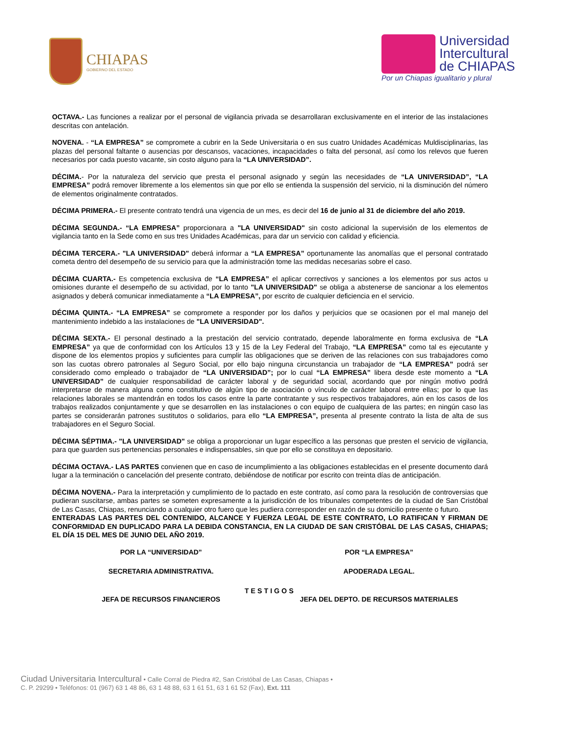CHIAPAS
GOBIERNO DEL ESTADO
Universidad
Intercultural
de CHIAPAS
Por un Chiapas igualitario y plural
OCTAVA.- Las funciones a realizar por el personal de vigilancia privada se desarrollaran exclusivamente en el interior de las instalaciones descritas con antelación.
NOVENA. - “LA EMPRESA” se compromete a cubrir en la Sede Universitaria o en sus cuatro Unidades Académicas Muldisciplinarias, las plazas del personal faltante o ausencias por descansos, vacaciones, incapacidades o falta del personal, así como los relevos que fueren necesarios por cada puesto vacante, sin costo alguno para la “LA UNIVERSIDAD”.
DÉCIMA.- Por la naturaleza del servicio que presta el personal asignado y según las necesidades de “LA UNIVERSIDAD”, “LA EMPRESA” podrá remover libremente a los elementos sin que por ello se entienda la suspensión del servicio, ni la disminución del número de elementos originalmente contratados.
DÉCIMA PRIMERA.- El presente contrato tendrá una vigencia de un mes, es decir del 16 de junio al 31 de diciembre del año 2019.
DÉCIMA SEGUNDA.- “LA EMPRESA” proporcionara a "LA UNIVERSIDAD" sin costo adicional la supervisión de los elementos de vigilancia tanto en la Sede como en sus tres Unidades Académicas, para dar un servicio con calidad y eficiencia.
DÉCIMA TERCERA.- "LA UNIVERSIDAD" deberá informar a “LA EMPRESA” oportunamente las anomalías que el personal contratado cometa dentro del desempeño de su servicio para que la administración tome las medidas necesarias sobre el caso.
DÉCIMA CUARTA.- Es competencia exclusiva de “LA EMPRESA” el aplicar correctivos y sanciones a los elementos por sus actos u omisiones durante el desempeño de su actividad, por lo tanto "LA UNIVERSIDAD" se obliga a abstenerse de sancionar a los elementos asignados y deberá comunicar inmediatamente a “LA EMPRESA”, por escrito de cualquier deficiencia en el servicio.
DÉCIMA QUINTA.- “LA EMPRESA” se compromete a responder por los daños y perjuicios que se ocasionen por el mal manejo del mantenimiento indebido a las instalaciones de "LA UNIVERSIDAD".
DÉCIMA SEXTA.- El personal destinado a la prestación del servicio contratado, depende laboralmente en forma exclusiva de “LA EMPRESA” ya que de conformidad con los Artículos 13 y 15 de la Ley Federal del Trabajo, “LA EMPRESA” como tal es ejecutante y dispone de los elementos propios y suficientes para cumplir las obligaciones que se deriven de las relaciones con sus trabajadores como son las cuotas obrero patronales al Seguro Social, por ello bajo ninguna circunstancia un trabajador de “LA EMPRESA” podrá ser considerado como empleado o trabajador de “LA UNIVERSIDAD”; por lo cual “LA EMPRESA” libera desde este momento a “LA UNIVERSIDAD” de cualquier responsabilidad de carácter laboral y de seguridad social, acordando que por ningún motivo podrá interpretarse de manera alguna como constitutivo de algún tipo de asociación o vínculo de carácter laboral entre ellas; por lo que las relaciones laborales se mantendrán en todos los casos entre la parte contratante y sus respectivos trabajadores, aún en los casos de los trabajos realizados conjuntamente y que se desarrollen en las instalaciones o con equipo de cualquiera de las partes; en ningún caso las partes se considerarán patrones sustitutos o solidarios, para ello “LA EMPRESA”, presenta al presente contrato la lista de alta de sus trabajadores en el Seguro Social.
DÉCIMA SÉPTIMA.- "LA UNIVERSIDAD" se obliga a proporcionar un lugar específico a las personas que presten el servicio de vigilancia, para que guarden sus pertenencias personales e indispensables, sin que por ello se constituya en depositario.
DÉCIMA OCTAVA.- LAS PARTES convienen que en caso de incumplimiento a las obligaciones establecidas en el presente documento dará lugar a la terminación o cancelación del presente contrato, debiéndose de notificar por escrito con treinta días de anticipación.
DÉCIMA NOVENA.- Para la interpretación y cumplimiento de lo pactado en este contrato, así como para la resolución de controversias que pudieran suscitarse, ambas partes se someten expresamente a la jurisdicción de los tribunales competentes de la ciudad de San Cristóbal de Las Casas, Chiapas, renunciando a cualquier otro fuero que les pudiera corresponder en razón de su domicilio presente o futuro.
ENTERADAS LAS PARTES DEL CONTENIDO, ALCANCE Y FUERZA LEGAL DE ESTE CONTRATO, LO RATIFICAN Y FIRMAN DE CONFORMIDAD EN DUPLICADO PARA LA DEBIDA CONSTANCIA, EN LA CIUDAD DE SAN CRISTÓBAL DE LAS CASAS, CHIAPAS; EL DÍA 15 DEL MES DE JUNIO DEL AÑO 2019.
POR LA “UNIVERSIDAD” POR “LA EMPRESA”
SECRETARIA ADMINISTRATIVA. APODERADA LEGAL.
TESTIGOS
JEFA DE RECURSOS FINANCIEROS JEFA DEL DEPTO. DE RECURSOS MATERIALES
Ciudad Universitaria Intercultural • Calle Corral de Piedra #2, San Cristóbal de Las Casas, Chiapas • C. P. 29299 • Teléfonos: 01 (967) 63 1 48 86, 63 1 48 88, 63 1 61 51, 63 1 61 52 (Fax), Ext. 111